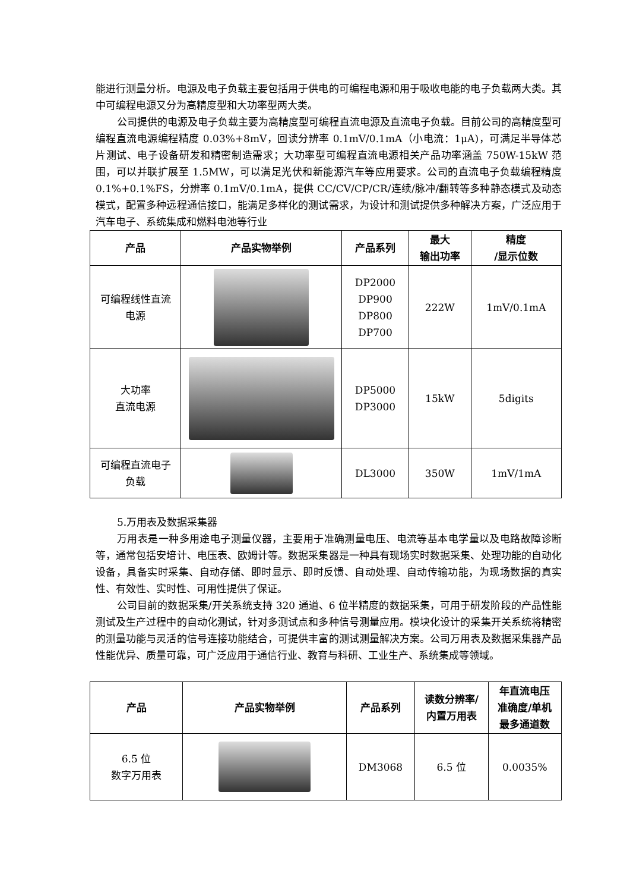能进行测量分析。电源及电子负载主要包括用于供电的可编程电源和用于吸收电能的电子负载两大类。其中可编程电源又分为高精度型和大功率型两大类。
公司提供的电源及电子负载主要为高精度型可编程直流电源及直流电子负载。目前公司的高精度型可编程直流电源编程精度 0.03%+8mV，回读分辨率 0.1mV/0.1mA（小电流：1μA)，可满足半导体芯片测试、电子设备研发和精密制造需求；大功率型可编程直流电源相关产品功率涵盖 750W-15kW 范围，可以并联扩展至 1.5MW，可以满足光伏和新能源汽车等应用要求。公司的直流电子负载编程精度 0.1%+0.1%FS，分辨率 0.1mV/0.1mA，提供 CC/CV/CP/CR/连续/脉冲/翻转等多种静态模式及动态模式，配置多种远程通信接口，能满足多样化的测试需求，为设计和测试提供多种解决方案，广泛应用于汽车电子、系统集成和燃料电池等行业
| 产品 | 产品实物举例 | 产品系列 | 最大 输出功率 | 精度 /显示位数 |
| --- | --- | --- | --- | --- |
| 可编程线性直流 电源 | | DP2000 DP900 DP800 DP700 | 222W | 1mV/0.1mA |
| 大功率 直流电源 | | DP5000 DP3000 | 15kW | 5digits |
| 可编程直流电子 负载 | | DL3000 | 350W | 1mV/1mA |
5.万用表及数据采集器
万用表是一种多用途电子测量仪器，主要用于准确测量电压、电流等基本电学量以及电路故障诊断等，通常包括安培计、电压表、欧姆计等。数据采集器是一种具有现场实时数据采集、处理功能的自动化设备，具备实时采集、自动存储、即时显示、即时反馈、自动处理、自动传输功能，为现场数据的真实性、有效性、实时性、可用性提供了保证。
公司目前的数据采集/开关系统支持 320 通道、6 位半精度的数据采集，可用于研发阶段的产品性能测试及生产过程中的自动化测试，针对多测试点和多种信号测量应用。模块化设计的采集开关系统将精密的测量功能与灵活的信号连接功能结合，可提供丰富的测试测量解决方案。公司万用表及数据采集器产品性能优异、质量可靠，可广泛应用于通信行业、教育与科研、工业生产、系统集成等领域。
| 产品 | 产品实物举例 | 产品系列 | 读数分辨率/ 内置万用表 | 年直流电压 准确度/单机 最多通道数 |
| --- | --- | --- | --- | --- |
| 6.5 位 数字万用表 | | DM3068 | 6.5 位 | 0.0035% |